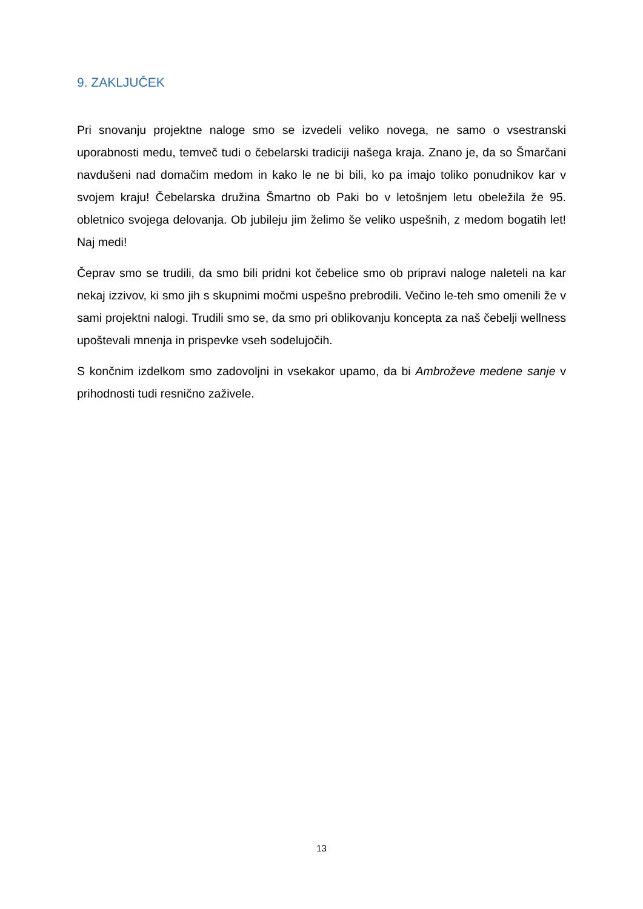9. ZAKLJUČEK
Pri snovanju projektne naloge smo se izvedeli veliko novega, ne samo o vsestranski uporabnosti medu, temveč tudi o čebelarski tradiciji našega kraja. Znano je, da so Šmarčani navdušeni nad domačim medom in kako le ne bi bili, ko pa imajo toliko ponudnikov kar v svojem kraju! Čebelarska družina Šmartno ob Paki bo v letošnjem letu obeležila že 95. obletnico svojega delovanja. Ob jubileju jim želimo še veliko uspešnih, z medom bogatih let! Naj medi!
Čeprav smo se trudili, da smo bili pridni kot čebelice smo ob pripravi naloge naleteli na kar nekaj izzivov, ki smo jih s skupnimi močmi uspešno prebrodili. Večino le-teh smo omenili že v sami projektni nalogi. Trudili smo se, da smo pri oblikovanju koncepta za naš čebelji wellness upoštevali mnenja in prispevke vseh sodelujočih.
S končnim izdelkom smo zadovoljni in vsekakor upamo, da bi Ambroževe medene sanje v prihodnosti tudi resnično zaživele.
13